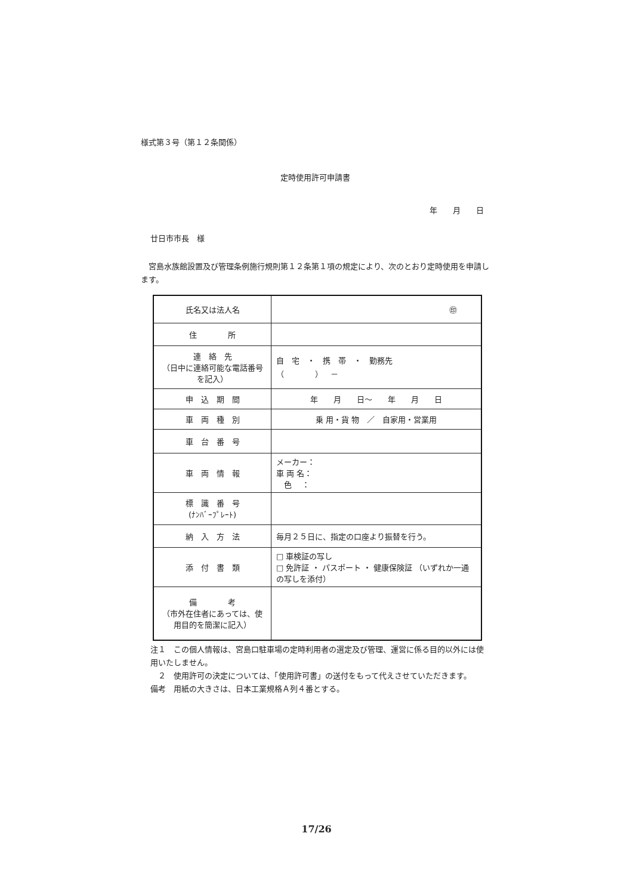様式第３号（第１２条関係）
定時使用許可申請書
年　　月　　日
廿日市市長　様
　宮島水族館設置及び管理条例施行規則第１２条第１項の規定により、次のとおり定時使用を申請します。
| 氏名又は法人名 | ㊞ |
| 住 所 | |
| 連 絡 先 （日中に連絡可能な電話番号を記入） | 自 宅 ・ 携 帯 ・ 勤務先 （ ） － |
| 申 込 期 間 | 年 月 日～ 年 月 日 |
| 車 両 種 別 | 乗 用・貨 物 ／ 自家用・営業用 |
| 車 台 番 号 | |
| 車 両 情 報 | メーカー： 車 両 名： 色 ： |
| 標 識 番 号 (ﾅﾝﾊﾞｰﾌﾟﾚｰﾄ) | |
| 納 入 方 法 | 毎月２５日に、指定の口座より振替を行う。 |
| 添 付 書 類 | □ 車検証の写し □ 免許証 ・ パスポート ・ 健康保険証 （いずれか一通の写しを添付） |
| 備 考 （市外在住者にあっては、使用目的を簡潔に記入） | |
注１　この個人情報は、宮島口駐車場の定時利用者の選定及び管理、運営に係る目的以外には使用いたしません。
　２　使用許可の決定については、「使用許可書」の送付をもって代えさせていただきます。
備考　用紙の大きさは、日本工業規格Ａ列４番とする。
17/26